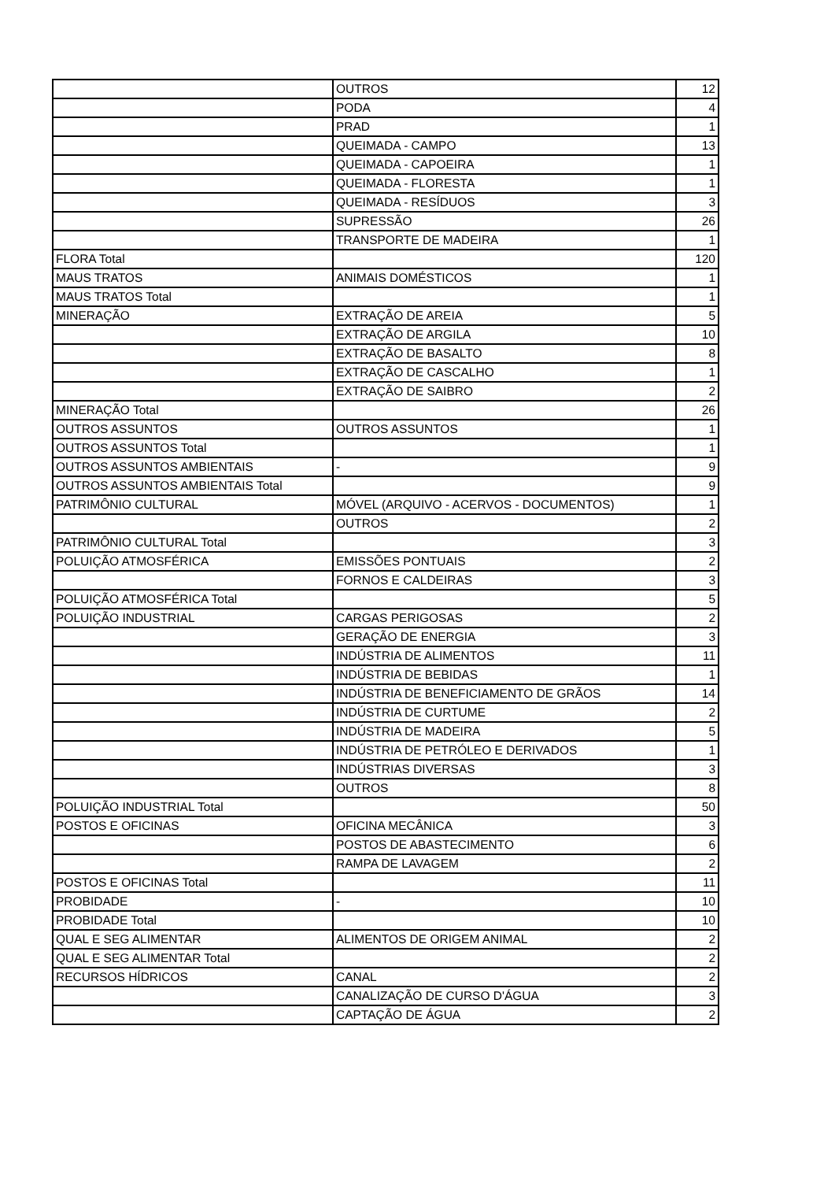| | OUTROS | 12 |
| | PODA | 4 |
| | PRAD | 1 |
| | QUEIMADA - CAMPO | 13 |
| | QUEIMADA - CAPOEIRA | 1 |
| | QUEIMADA - FLORESTA | 1 |
| | QUEIMADA - RESÍDUOS | 3 |
| | SUPRESSÃO | 26 |
| | TRANSPORTE DE MADEIRA | 1 |
| FLORA Total | | 120 |
| MAUS TRATOS | ANIMAIS DOMÉSTICOS | 1 |
| MAUS TRATOS Total | | 1 |
| MINERAÇÃO | EXTRAÇÃO DE AREIA | 5 |
| | EXTRAÇÃO DE ARGILA | 10 |
| | EXTRAÇÃO DE BASALTO | 8 |
| | EXTRAÇÃO DE CASCALHO | 1 |
| | EXTRAÇÃO DE SAIBRO | 2 |
| MINERAÇÃO Total | | 26 |
| OUTROS ASSUNTOS | OUTROS ASSUNTOS | 1 |
| OUTROS ASSUNTOS Total | | 1 |
| OUTROS ASSUNTOS AMBIENTAIS | - | 9 |
| OUTROS ASSUNTOS AMBIENTAIS Total | | 9 |
| PATRIMÔNIO CULTURAL | MÓVEL (ARQUIVO - ACERVOS - DOCUMENTOS) | 1 |
| | OUTROS | 2 |
| PATRIMÔNIO CULTURAL Total | | 3 |
| POLUIÇÃO ATMOSFÉRICA | EMISSÕES PONTUAIS | 2 |
| | FORNOS E CALDEIRAS | 3 |
| POLUIÇÃO ATMOSFÉRICA Total | | 5 |
| POLUIÇÃO INDUSTRIAL | CARGAS PERIGOSAS | 2 |
| | GERAÇÃO DE ENERGIA | 3 |
| | INDÚSTRIA DE ALIMENTOS | 11 |
| | INDÚSTRIA DE BEBIDAS | 1 |
| | INDÚSTRIA DE BENEFICIAMENTO DE GRÃOS | 14 |
| | INDÚSTRIA DE CURTUME | 2 |
| | INDÚSTRIA DE MADEIRA | 5 |
| | INDÚSTRIA DE PETRÓLEO E DERIVADOS | 1 |
| | INDÚSTRIAS DIVERSAS | 3 |
| | OUTROS | 8 |
| POLUIÇÃO INDUSTRIAL Total | | 50 |
| POSTOS E OFICINAS | OFICINA MECÂNICA | 3 |
| | POSTOS DE ABASTECIMENTO | 6 |
| | RAMPA DE LAVAGEM | 2 |
| POSTOS E OFICINAS Total | | 11 |
| PROBIDADE | - | 10 |
| PROBIDADE Total | | 10 |
| QUAL E SEG ALIMENTAR | ALIMENTOS DE ORIGEM ANIMAL | 2 |
| QUAL E SEG ALIMENTAR Total | | 2 |
| RECURSOS HÍDRICOS | CANAL | 2 |
| | CANALIZAÇÃO DE CURSO D'ÁGUA | 3 |
| | CAPTAÇÃO DE ÁGUA | 2 |